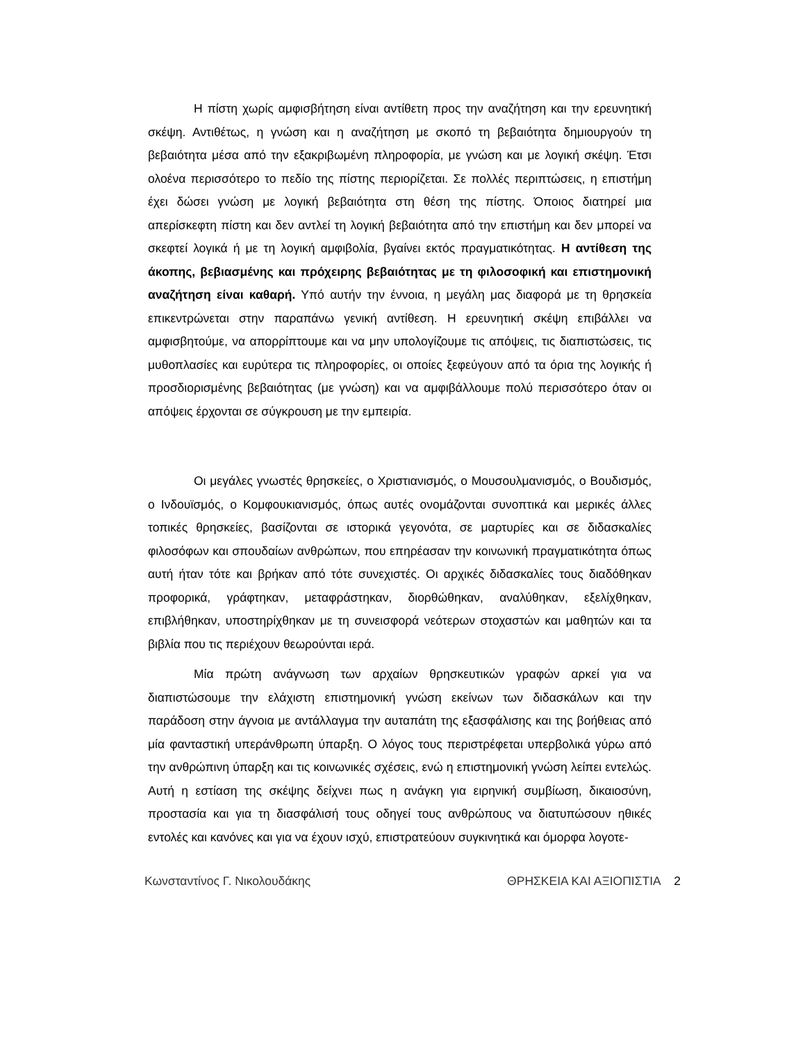Η πίστη χωρίς αμφισβήτηση είναι αντίθετη προς την αναζήτηση και την ερευνητική σκέψη. Αντιθέτως, η γνώση και η αναζήτηση με σκοπό τη βεβαιότητα δημιουργούν τη βεβαιότητα μέσα από την εξακριβωμένη πληροφορία, με γνώση και με λογική σκέψη. Έτσι ολοένα περισσότερο το πεδίο της πίστης περιορίζεται. Σε πολλές περιπτώσεις, η επιστήμη έχει δώσει γνώση με λογική βεβαιότητα στη θέση της πίστης. Όποιος διατηρεί μια απερίσκεφτη πίστη και δεν αντλεί τη λογική βεβαιότητα από την επιστήμη και δεν μπορεί να σκεφτεί λογικά ή με τη λογική αμφιβολία, βγαίνει εκτός πραγματικότητας. Η αντίθεση της άκοπης, βεβιασμένης και πρόχειρης βεβαιότητας με τη φιλοσοφική και επιστημονική αναζήτηση είναι καθαρή. Υπό αυτήν την έννοια, η μεγάλη μας διαφορά με τη θρησκεία επικεντρώνεται στην παραπάνω γενική αντίθεση. Η ερευνητική σκέψη επιβάλλει να αμφισβητούμε, να απορρίπτουμε και να μην υπολογίζουμε τις απόψεις, τις διαπιστώσεις, τις μυθοπλασίες και ευρύτερα τις πληροφορίες, οι οποίες ξεφεύγουν από τα όρια της λογικής ή προσδιορισμένης βεβαιότητας (με γνώση) και να αμφιβάλλουμε πολύ περισσότερο όταν οι απόψεις έρχονται σε σύγκρουση με την εμπειρία.
Οι μεγάλες γνωστές θρησκείες, ο Χριστιανισμός, ο Μουσουλμανισμός, ο Βουδισμός, ο Ινδουϊσμός, ο Κομφουκιανισμός, όπως αυτές ονομάζονται συνοπτικά και μερικές άλλες τοπικές θρησκείες, βασίζονται σε ιστορικά γεγονότα, σε μαρτυρίες και σε διδασκαλίες φιλοσόφων και σπουδαίων ανθρώπων, που επηρέασαν την κοινωνική πραγματικότητα όπως αυτή ήταν τότε και βρήκαν από τότε συνεχιστές. Οι αρχικές διδασκαλίες τους διαδόθηκαν προφορικά, γράφτηκαν, μεταφράστηκαν, διορθώθηκαν, αναλύθηκαν, εξελίχθηκαν, επιβλήθηκαν, υποστηρίχθηκαν με τη συνεισφορά νεότερων στοχαστών και μαθητών και τα βιβλία που τις περιέχουν θεωρούνται ιερά.
Μία πρώτη ανάγνωση των αρχαίων θρησκευτικών γραφών αρκεί για να διαπιστώσουμε την ελάχιστη επιστημονική γνώση εκείνων των διδασκάλων και την παράδοση στην άγνοια με αντάλλαγμα την αυταπάτη της εξασφάλισης και της βοήθειας από μία φανταστική υπεράνθρωπη ύπαρξη. Ο λόγος τους περιστρέφεται υπερβολικά γύρω από την ανθρώπινη ύπαρξη και τις κοινωνικές σχέσεις, ενώ η επιστημονική γνώση λείπει εντελώς. Αυτή η εστίαση της σκέψης δείχνει πως η ανάγκη για ειρηνική συμβίωση, δικαιοσύνη, προστασία και για τη διασφάλισή τους οδηγεί τους ανθρώπους να διατυπώσουν ηθικές εντολές και κανόνες και για να έχουν ισχύ, επιστρατεύουν συγκινητικά και όμορφα λογοτε-
Κωνσταντίνος Γ. Νικολουδάκης ΘΡΗΣΚΕΙΑ ΚΑΙ ΑΞΙΟΠΙΣΤΙΑ 2